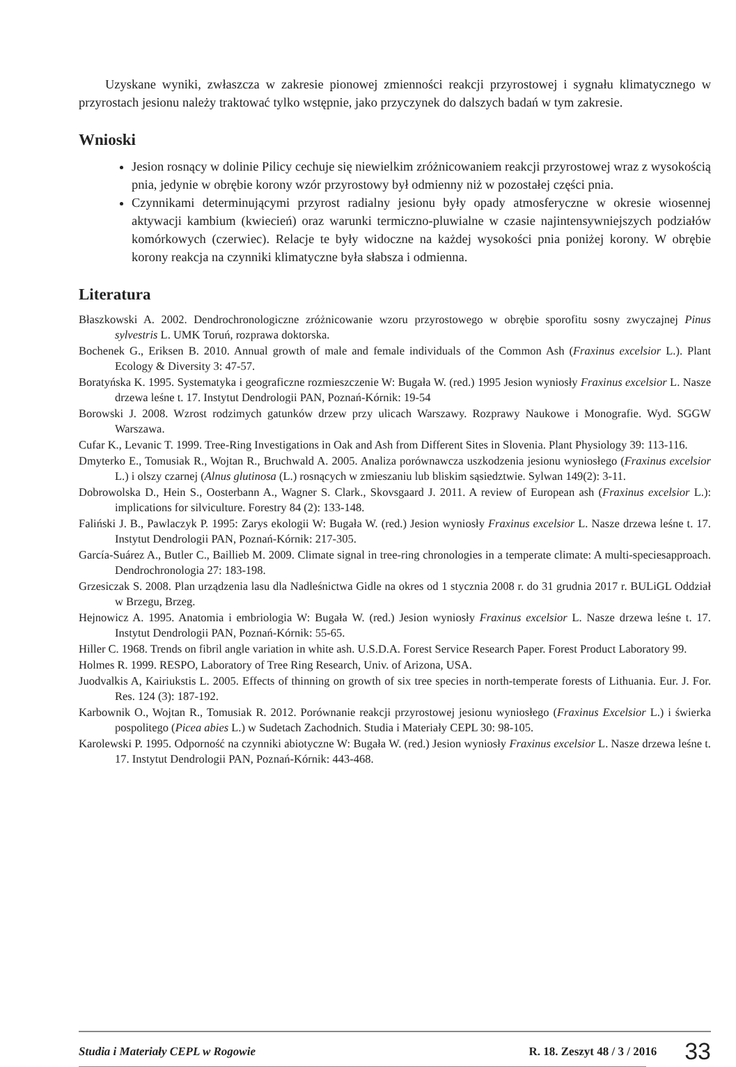Uzyskane wyniki, zwłaszcza w zakresie pionowej zmienności reakcji przyrostowej i sygnału klimatycznego w przyrostach jesionu należy traktować tylko wstępnie, jako przyczynek do dalszych badań w tym zakresie.
Wnioski
Jesion rosnący w dolinie Pilicy cechuje się niewielkim zróżnicowaniem reakcji przyrostowej wraz z wysokością pnia, jedynie w obrębie korony wzór przyrostowy był odmienny niż w pozostałej części pnia.
Czynnikami determinującymi przyrost radialny jesionu były opady atmosferyczne w okresie wiosennej aktywacji kambium (kwiecień) oraz warunki termiczno-pluwialne w czasie najintensywniejszych podziałów komórkowych (czerwiec). Relacje te były widoczne na każdej wysokości pnia poniżej korony. W obrębie korony reakcja na czynniki klimatyczne była słabsza i odmienna.
Literatura
Błaszkowski A. 2002. Dendrochronologiczne zróżnicowanie wzoru przyrostowego w obrębie sporofitu sosny zwyczajnej Pinus sylvestris L. UMK Toruń, rozprawa doktorska.
Bochenek G., Eriksen B. 2010. Annual growth of male and female individuals of the Common Ash (Fraxinus excelsior L.). Plant Ecology & Diversity 3: 47-57.
Boratyńska K. 1995. Systematyka i geograficzne rozmieszczenie W: Bugała W. (red.) 1995 Jesion wyniosły Fraxinus excelsior L. Nasze drzewa leśne t. 17. Instytut Dendrologii PAN, Poznań-Kórnik: 19-54
Borowski J. 2008. Wzrost rodzimych gatunków drzew przy ulicach Warszawy. Rozprawy Naukowe i Monografie. Wyd. SGGW Warszawa.
Cufar K., Levanic T. 1999. Tree-Ring Investigations in Oak and Ash from Different Sites in Slovenia. Plant Physiology 39: 113-116.
Dmyterko E., Tomusiak R., Wojtan R., Bruchwald A. 2005. Analiza porównawcza uszkodzenia jesionu wyniosłego (Fraxinus excelsior L.) i olszy czarnej (Alnus glutinosa (L.) rosnących w zmieszaniu lub bliskim sąsiedztwie. Sylwan 149(2): 3-11.
Dobrowolska D., Hein S., Oosterbann A., Wagner S. Clark., Skovsgaard J. 2011. A review of European ash (Fraxinus excelsior L.): implications for silviculture. Forestry 84 (2): 133-148.
Faliński J. B., Pawlaczyk P. 1995: Zarys ekologii W: Bugała W. (red.) Jesion wyniosły Fraxinus excelsior L. Nasze drzewa leśne t. 17. Instytut Dendrologii PAN, Poznań-Kórnik: 217-305.
García-Suárez A., Butler C., Baillieb M. 2009. Climate signal in tree-ring chronologies in a temperate climate: A multi-speciesapproach. Dendrochronologia 27: 183-198.
Grzesiczak S. 2008. Plan urządzenia lasu dla Nadleśnictwa Gidle na okres od 1 stycznia 2008 r. do 31 grudnia 2017 r. BULiGL Oddział w Brzegu, Brzeg.
Hejnowicz A. 1995. Anatomia i embriologia W: Bugała W. (red.) Jesion wyniosły Fraxinus excelsior L. Nasze drzewa leśne t. 17. Instytut Dendrologii PAN, Poznań-Kórnik: 55-65.
Hiller C. 1968. Trends on fibril angle variation in white ash. U.S.D.A. Forest Service Research Paper. Forest Product Laboratory 99.
Holmes R. 1999. RESPO, Laboratory of Tree Ring Research, Univ. of Arizona, USA.
Juodvalkis A, Kairiukstis L. 2005. Effects of thinning on growth of six tree species in north-temperate forests of Lithuania. Eur. J. For. Res. 124 (3): 187-192.
Karbownik O., Wojtan R., Tomusiak R. 2012. Porównanie reakcji przyrostowej jesionu wyniosłego (Fraxinus Excelsior L.) i świerka pospolitego (Picea abies L.) w Sudetach Zachodnich. Studia i Materiały CEPL 30: 98-105.
Karolewski P. 1995. Odporność na czynniki abiotyczne W: Bugała W. (red.) Jesion wyniosły Fraxinus excelsior L. Nasze drzewa leśne t. 17. Instytut Dendrologii PAN, Poznań-Kórnik: 443-468.
Studia i Materiały CEPL w Rogowie R. 18. Zeszyt 48 / 3 / 2016 33